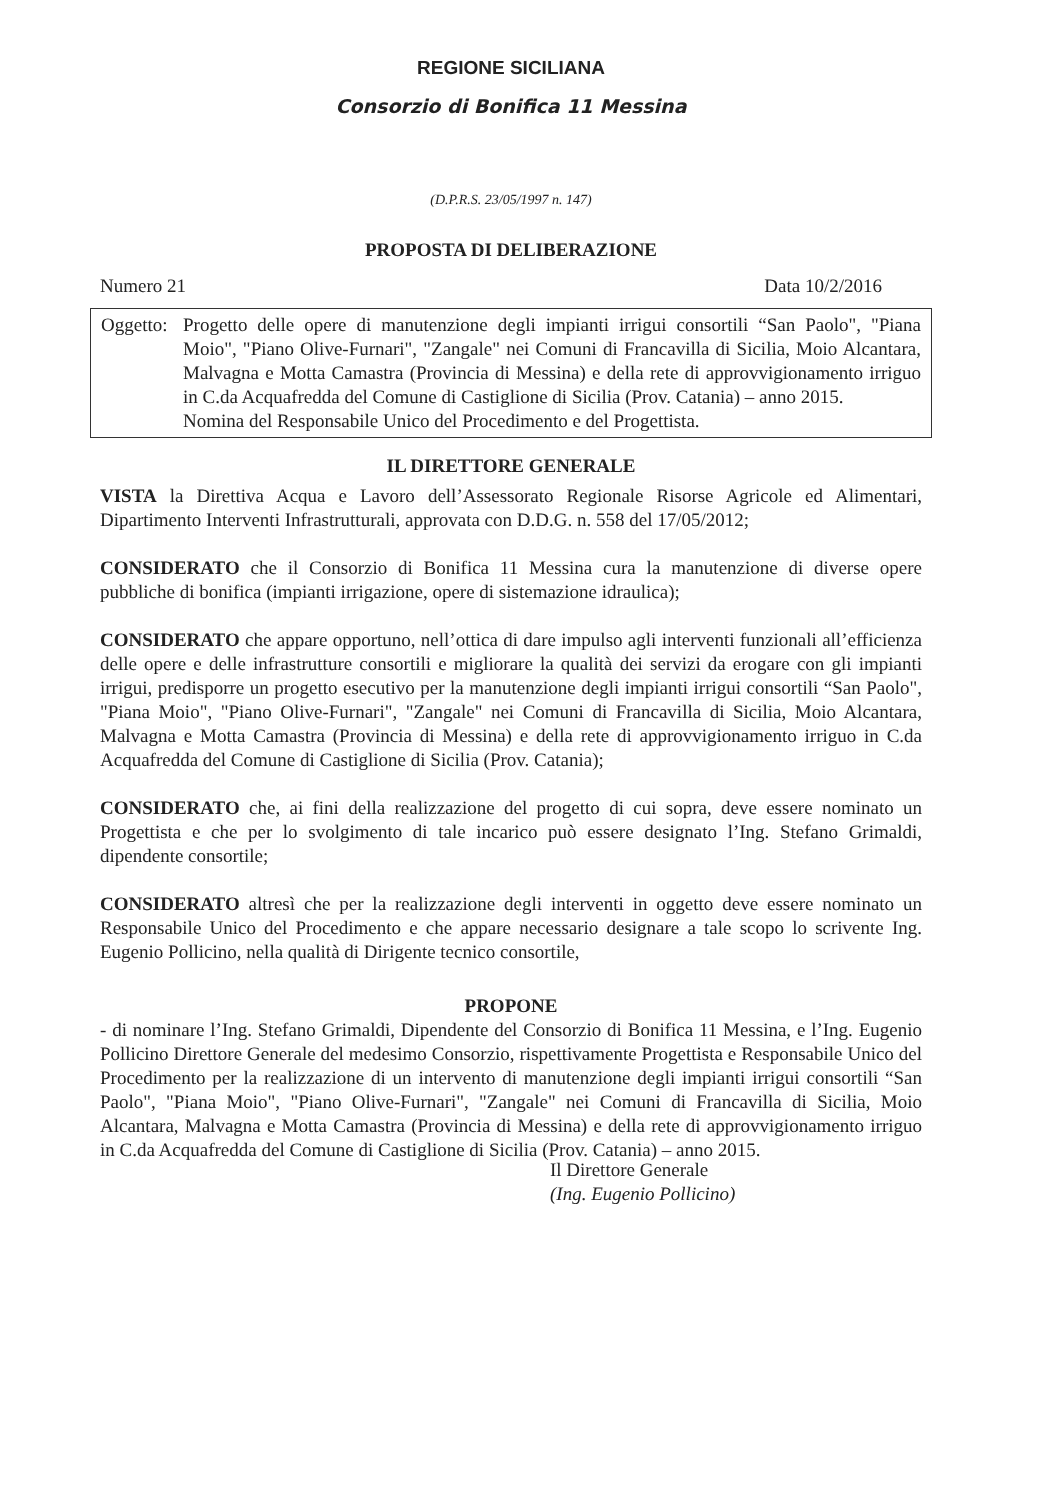REGIONE SICILIANA
Consorzio di Bonifica 11 Messina
(D.P.R.S. 23/05/1997 n. 147)
PROPOSTA DI DELIBERAZIONE
Numero 21 Data 10/2/2016
Oggetto:
Progetto delle opere di manutenzione degli impianti irrigui consortili “San Paolo", "Piana Moio", "Piano Olive-Furnari", "Zangale" nei Comuni di Francavilla di Sicilia, Moio Alcantara, Malvagna e Motta Camastra (Provincia di Messina) e della rete di approvvigionamento irriguo in C.da Acquafredda del Comune di Castiglione di Sicilia (Prov. Catania) – anno 2015.
Nomina del Responsabile Unico del Procedimento e del Progettista.
IL DIRETTORE GENERALE
VISTA la Direttiva Acqua e Lavoro dell’Assessorato Regionale Risorse Agricole ed Alimentari, Dipartimento Interventi Infrastrutturali, approvata con D.D.G. n. 558 del 17/05/2012;
CONSIDERATO che il Consorzio di Bonifica 11 Messina cura la manutenzione di diverse opere pubbliche di bonifica (impianti irrigazione, opere di sistemazione idraulica);
CONSIDERATO che appare opportuno, nell’ottica di dare impulso agli interventi funzionali all’efficienza delle opere e delle infrastrutture consortili e migliorare la qualità dei servizi da erogare con gli impianti irrigui, predisporre un progetto esecutivo per la manutenzione degli impianti irrigui consortili “San Paolo", "Piana Moio", "Piano Olive-Furnari", "Zangale" nei Comuni di Francavilla di Sicilia, Moio Alcantara, Malvagna e Motta Camastra (Provincia di Messina) e della rete di approvvigionamento irriguo in C.da Acquafredda del Comune di Castiglione di Sicilia (Prov. Catania);
CONSIDERATO che, ai fini della realizzazione del progetto di cui sopra, deve essere nominato un Progettista e che per lo svolgimento di tale incarico può essere designato l’Ing. Stefano Grimaldi, dipendente consortile;
CONSIDERATO altresì che per la realizzazione degli interventi in oggetto deve essere nominato un Responsabile Unico del Procedimento e che appare necessario designare a tale scopo lo scrivente Ing. Eugenio Pollicino, nella qualità di Dirigente tecnico consortile,
PROPONE
- di nominare l’Ing. Stefano Grimaldi, Dipendente del Consorzio di Bonifica 11 Messina, e l’Ing. Eugenio Pollicino Direttore Generale del medesimo Consorzio, rispettivamente Progettista e Responsabile Unico del Procedimento per la realizzazione di un intervento di manutenzione degli impianti irrigui consortili “San Paolo", "Piana Moio", "Piano Olive-Furnari", "Zangale" nei Comuni di Francavilla di Sicilia, Moio Alcantara, Malvagna e Motta Camastra (Provincia di Messina) e della rete di approvvigionamento irriguo in C.da Acquafredda del Comune di Castiglione di Sicilia (Prov. Catania) – anno 2015.
Il Direttore Generale
(Ing. Eugenio Pollicino)